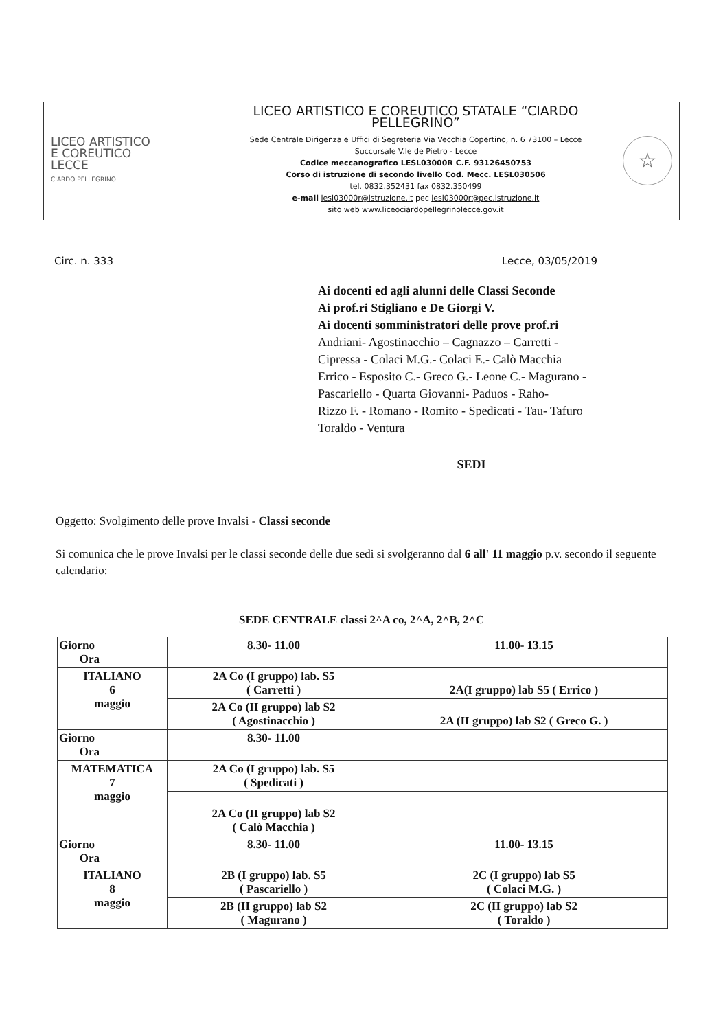LICEO ARTISTICO
E COREUTICO
LECCE
CIARDO PELLEGRINO
LICEO ARTISTICO E COREUTICO STATALE “CIARDO PELLEGRINO”
Sede Centrale Dirigenza e Uffici di Segreteria Via Vecchia Copertino, n. 6 73100 – Lecce
Succursale V.le de Pietro - Lecce
Codice meccanografico LESL03000R C.F. 93126450753
Corso di istruzione di secondo livello Cod. Mecc. LESL030506
tel. 0832.352431 fax 0832.350499
e-mail lesl03000r@istruzione.it pec lesl03000r@pec.istruzione.it
sito web www.liceociardopellegrinolecce.gov.it
☆
Circ. n. 333 Lecce, 03/05/2019
Ai docenti ed agli alunni delle Classi Seconde
Ai prof.ri Stigliano e De Giorgi V.
Ai docenti somministratori delle prove prof.ri
Andriani- Agostinacchio – Cagnazzo – Carretti -
Cipressa - Colaci M.G.- Colaci E.- Calò Macchia
Errico - Esposito C.- Greco G.- Leone C.- Magurano -
Pascariello - Quarta Giovanni- Paduos - Raho-
Rizzo F. - Romano - Romito - Spedicati - Tau- Tafuro
Toraldo - Ventura
SEDI
Oggetto: Svolgimento delle prove Invalsi - Classi seconde
Si comunica che le prove Invalsi per le classi seconde delle due sedi si svolgeranno dal 6 all' 11 maggio p.v. secondo il seguente calendario:
SEDE CENTRALE classi 2^A co, 2^A, 2^B, 2^C
| Giorno Ora | 8.30- 11.00 | 11.00- 13.15 |
| ITALIANO 6 maggio | 2A Co (I gruppo) lab. S5 ( Carretti ) | 2A(I gruppo) lab S5 ( Errico ) |
| | 2A Co (II gruppo) lab S2 ( Agostinacchio ) | 2A (II gruppo) lab S2 ( Greco G. ) |
| Giorno Ora | 8.30- 11.00 | |
| MATEMATICA 7 maggio | 2A Co (I gruppo) lab. S5 ( Spedicati ) | |
| | 2A Co (II gruppo) lab S2 ( Calò Macchia ) | |
| Giorno Ora | 8.30- 11.00 | 11.00- 13.15 |
| ITALIANO 8 maggio | 2B (I gruppo) lab. S5 ( Pascariello ) | 2C (I gruppo) lab S5 ( Colaci M.G. ) |
| | 2B (II gruppo) lab S2 ( Magurano ) | 2C (II gruppo) lab S2 ( Toraldo ) |